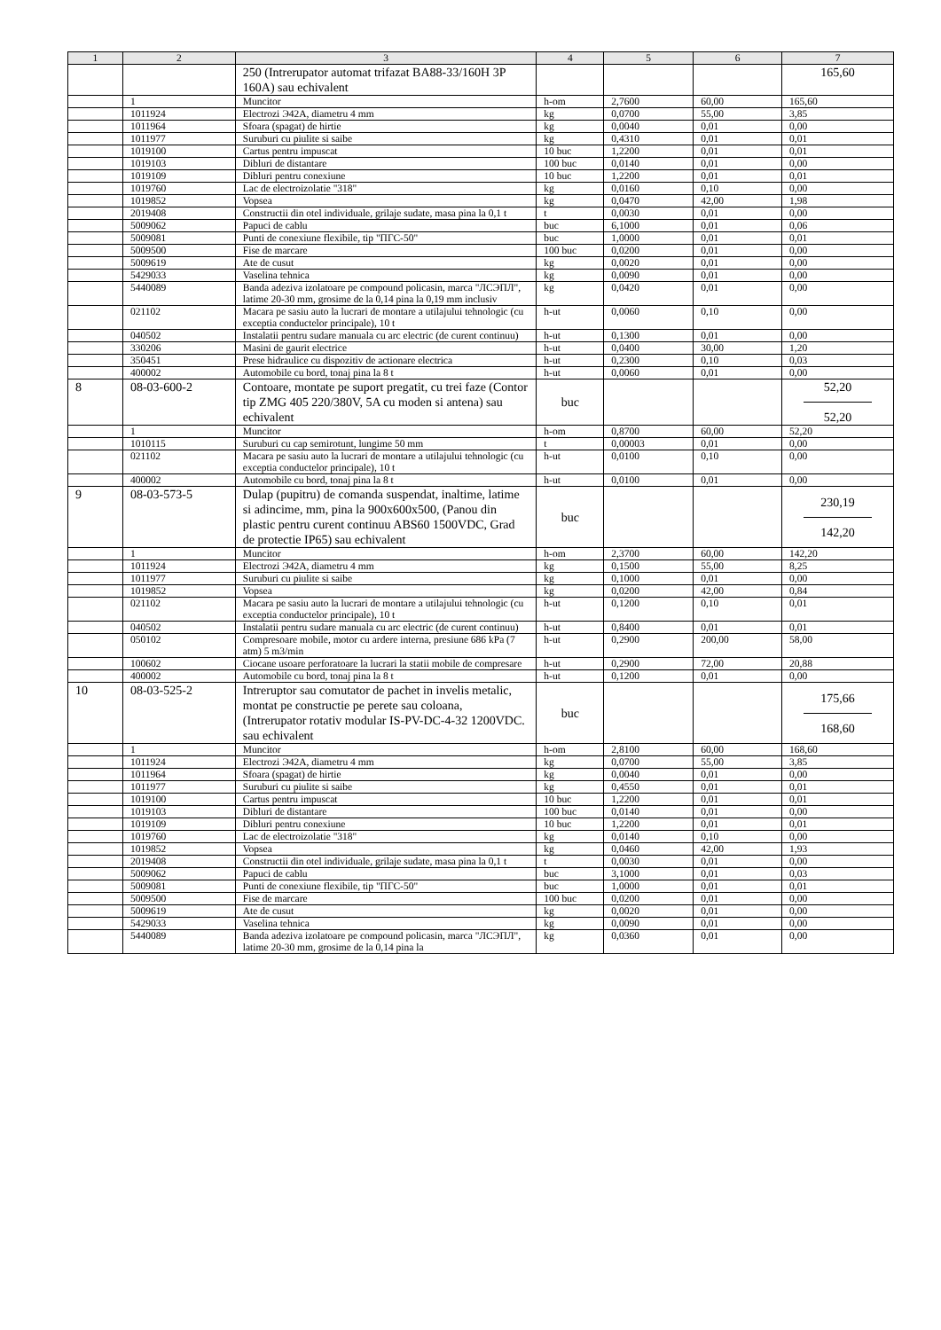| 1 | 2 | 3 | 4 | 5 | 6 | 7 |
| --- | --- | --- | --- | --- | --- | --- |
| | | 250 (Intrerupator automat trifazat BA88-33/160H 3P 160A) sau echivalent | | | | 165,60 |
| | 1 | Muncitor | h-om | 2,7600 | 60,00 | 165,60 |
| | 1011924 | Electrozi Э42A, diametru 4 mm | kg | 0,0700 | 55,00 | 3,85 |
| | 1011964 | Sfoara (spagat) de hirtie | kg | 0,0040 | 0,01 | 0,00 |
| | 1011977 | Suruburi cu piulite si saibe | kg | 0,4310 | 0,01 | 0,01 |
| | 1019100 | Cartus pentru impuscat | 10 buc | 1,2200 | 0,01 | 0,01 |
| | 1019103 | Dibluri de distantare | 100 buc | 0,0140 | 0,01 | 0,00 |
| | 1019109 | Dibluri pentru conexiune | 10 buc | 1,2200 | 0,01 | 0,01 |
| | 1019760 | Lac de electroizolatie "318" | kg | 0,0160 | 0,10 | 0,00 |
| | 1019852 | Vopsea | kg | 0,0470 | 42,00 | 1,98 |
| | 2019408 | Constructii din otel individuale, grilaje sudate, masa pina la 0,1 t | t | 0,0030 | 0,01 | 0,00 |
| | 5009062 | Papuci de cablu | buc | 6,1000 | 0,01 | 0,06 |
| | 5009081 | Punti de conexiune flexibile, tip "ПГС-50" | buc | 1,0000 | 0,01 | 0,01 |
| | 5009500 | Fise de marcare | 100 buc | 0,0200 | 0,01 | 0,00 |
| | 5009619 | Ate de cusut | kg | 0,0020 | 0,01 | 0,00 |
| | 5429033 | Vaselina tehnica | kg | 0,0090 | 0,01 | 0,00 |
| | 5440089 | Banda adeziva izolatoare pe compound policasin, marca "ЛСЭПЛ", latime 20-30 mm, grosime de la 0,14 pina la 0,19 mm inclusiv | kg | 0,0420 | 0,01 | 0,00 |
| | 021102 | Macara pe sasiu auto la lucrari de montare a utilajului tehnologic (cu exceptia conductelor principale), 10 t | h-ut | 0,0060 | 0,10 | 0,00 |
| | 040502 | Instalatii pentru sudare manuala cu arc electric (de curent continuu) | h-ut | 0,1300 | 0,01 | 0,00 |
| | 330206 | Masini de gaurit electrice | h-ut | 0,0400 | 30,00 | 1,20 |
| | 350451 | Prese hidraulice cu dispozitiv de actionare electrica | h-ut | 0,2300 | 0,10 | 0,03 |
| | 400002 | Automobile cu bord, tonaj pina la 8 t | h-ut | 0,0060 | 0,01 | 0,00 |
| 8 | 08-03-600-2 | Contoare, montate pe suport pregatit, cu trei faze (Contor tip ZMG 405 220/380V, 5A cu moden si antena) sau echivalent | buc | | | 52,20 52,20 |
| | 1 | Muncitor | h-om | 0,8700 | 60,00 | 52,20 |
| | 1010115 | Suruburi cu cap semirotunt, lungime 50 mm | t | 0,00003 | 0,01 | 0,00 |
| | 021102 | Macara pe sasiu auto la lucrari de montare a utilajului tehnologic (cu exceptia conductelor principale), 10 t | h-ut | 0,0100 | 0,10 | 0,00 |
| | 400002 | Automobile cu bord, tonaj pina la 8 t | h-ut | 0,0100 | 0,01 | 0,00 |
| 9 | 08-03-573-5 | Dulap (pupitru) de comanda suspendat, inaltime, latime si adincime, mm, pina la 900x600x500, (Panou din plastic pentru curent continuu ABS60 1500VDC, Grad de protectie IP65) sau echivalent | buc | | | 230,19 142,20 |
| | 1 | Muncitor | h-om | 2,3700 | 60,00 | 142,20 |
| | 1011924 | Electrozi Э42A, diametru 4 mm | kg | 0,1500 | 55,00 | 8,25 |
| | 1011977 | Suruburi cu piulite si saibe | kg | 0,1000 | 0,01 | 0,00 |
| | 1019852 | Vopsea | kg | 0,0200 | 42,00 | 0,84 |
| | 021102 | Macara pe sasiu auto la lucrari de montare a utilajului tehnologic (cu exceptia conductelor principale), 10 t | h-ut | 0,1200 | 0,10 | 0,01 |
| | 040502 | Instalatii pentru sudare manuala cu arc electric (de curent continuu) | h-ut | 0,8400 | 0,01 | 0,01 |
| | 050102 | Compresoare mobile, motor cu ardere interna, presiune 686 kPa (7 atm) 5 m3/min | h-ut | 0,2900 | 200,00 | 58,00 |
| | 100602 | Ciocane usoare perforatoare la lucrari la statii mobile de compresare | h-ut | 0,2900 | 72,00 | 20,88 |
| | 400002 | Automobile cu bord, tonaj pina la 8 t | h-ut | 0,1200 | 0,01 | 0,00 |
| 10 | 08-03-525-2 | Intreruptor sau comutator de pachet in invelis metalic, montat pe constructie pe perete sau coloana, (Intrerupator rotativ modular IS-PV-DC-4-32 1200VDC. sau echivalent | buc | | | 175,66 168,60 |
| | 1 | Muncitor | h-om | 2,8100 | 60,00 | 168,60 |
| | 1011924 | Electrozi Э42A, diametru 4 mm | kg | 0,0700 | 55,00 | 3,85 |
| | 1011964 | Sfoara (spagat) de hirtie | kg | 0,0040 | 0,01 | 0,00 |
| | 1011977 | Suruburi cu piulite si saibe | kg | 0,4550 | 0,01 | 0,01 |
| | 1019100 | Cartus pentru impuscat | 10 buc | 1,2200 | 0,01 | 0,01 |
| | 1019103 | Dibluri de distantare | 100 buc | 0,0140 | 0,01 | 0,00 |
| | 1019109 | Dibluri pentru conexiune | 10 buc | 1,2200 | 0,01 | 0,01 |
| | 1019760 | Lac de electroizolatie "318" | kg | 0,0140 | 0,10 | 0,00 |
| | 1019852 | Vopsea | kg | 0,0460 | 42,00 | 1,93 |
| | 2019408 | Constructii din otel individuale, grilaje sudate, masa pina la 0,1 t | t | 0,0030 | 0,01 | 0,00 |
| | 5009062 | Papuci de cablu | buc | 3,1000 | 0,01 | 0,03 |
| | 5009081 | Punti de conexiune flexibile, tip "ПГС-50" | buc | 1,0000 | 0,01 | 0,01 |
| | 5009500 | Fise de marcare | 100 buc | 0,0200 | 0,01 | 0,00 |
| | 5009619 | Ate de cusut | kg | 0,0020 | 0,01 | 0,00 |
| | 5429033 | Vaselina tehnica | kg | 0,0090 | 0,01 | 0,00 |
| | 5440089 | Banda adeziva izolatoare pe compound policasin, marca "ЛСЭПЛ", latime 20-30 mm, grosime de la 0,14 pina la | kg | 0,0360 | 0,01 | 0,00 |